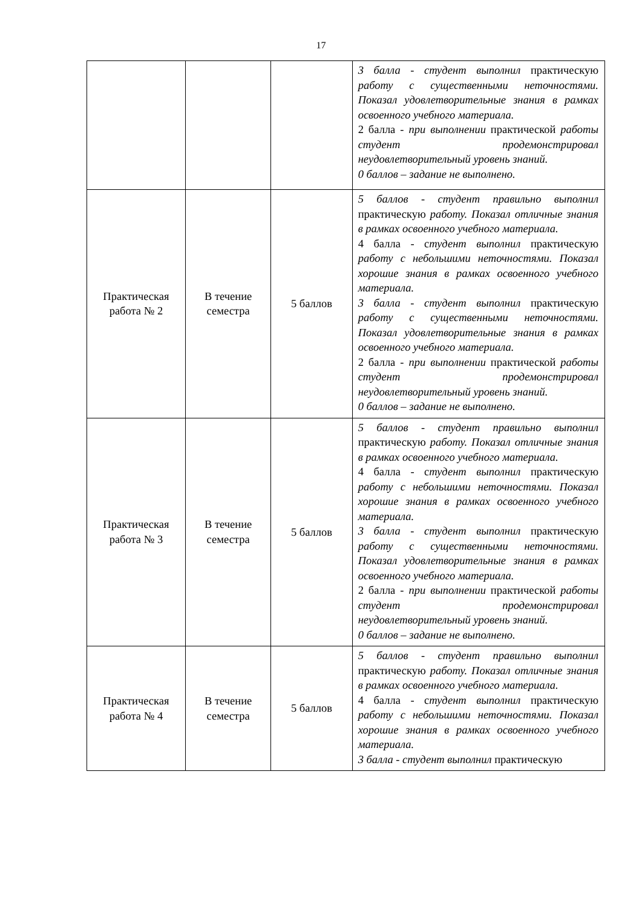17
| | | | 3 балла - студент выполнил практическую работу с существенными неточностями. Показал удовлетворительные знания в рамках освоенного учебного материала. 2 балла - при выполнении практической работы студент продемонстрировал неудовлетворительный уровень знаний. 0 баллов – задание не выполнено. |
| Практическая работа № 2 | В течение семестра | 5 баллов | 5 баллов - студент правильно выполнил практическую работу. Показал отличные знания в рамках освоенного учебного материала. 4 балла - с тудент выполнил практическую работу с небольшими неточностями. Показал хорошие знания в рамках освоенного учебного материала. 3 балла - студент выполнил практическую работу с существенными неточностями. Показал удовлетворительные знания в рамках освоенного учебного материала. 2 балла - при выполнении практической работы студент продемонстрировал неудовлетворительный уровень знаний. 0 баллов – задание не выполнено. |
| Практическая работа № 3 | В течение семестра | 5 баллов | 5 баллов - студент правильно выполнил практическую работу. Показал отличные знания в рамках освоенного учебного материала. 4 балла - с тудент выполнил практическую работу с небольшими неточностями. Показал хорошие знания в рамках освоенного учебного материала. 3 балла - студент выполнил практическую работу с существенными неточностями. Показал удовлетворительные знания в рамках освоенного учебного материала. 2 балла - при выполнении практической работы студент продемонстрировал неудовлетворительный уровень знаний. 0 баллов – задание не выполнено. |
| Практическая работа № 4 | В течение семестра | 5 баллов | 5 баллов - студент правильно выполнил практическую работу. Показал отличные знания в рамках освоенного учебного материала. 4 балла - с тудент выполнил практическую работу с небольшими неточностями. Показал хорошие знания в рамках освоенного учебного материала. 3 балла - студент выполнил практическую |